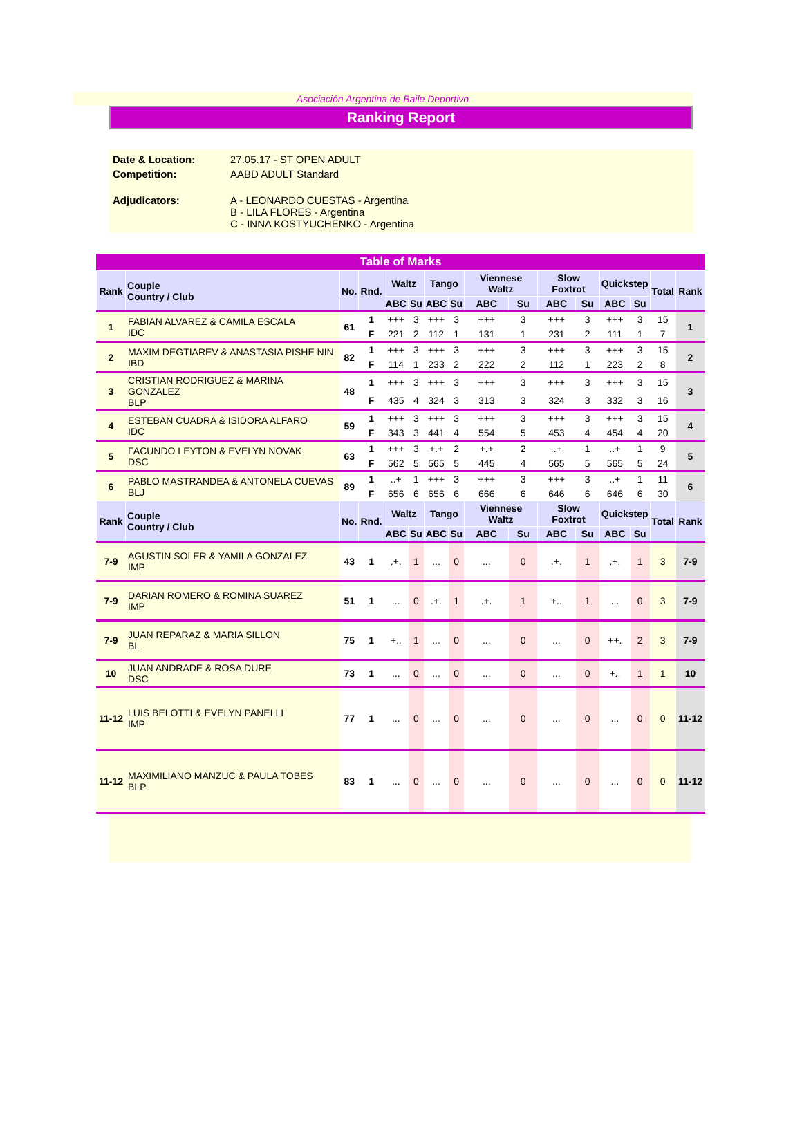Asociación Argentina de Baile Deportivo
Ranking Report
| Date & Location: | 27.05.17 - ST OPEN ADULT |
| Competition: | AABD ADULT Standard |
| Adjudicators: | A - LEONARDO CUESTAS - Argentina B - LILA FLORES - Argentina C - INNA KOSTYUCHENKO - Argentina |
Table of Marks
| Rank | Couple Country / Club | No. | Rnd. | Waltz | | Tango | | Viennese Waltz | | Slow Foxtrot | | Quickstep | | Total | Rank |
| --- | --- | --- | --- | --- | --- | --- | --- | --- | --- | --- | --- | --- | --- | --- | --- |
| | | | | ABC | Su | ABC | Su | ABC | Su | ABC | Su | ABC | Su | | |
| 1 | FABIAN ALVAREZ & CAMILA ESCALA IDC | 61 | 1 | +++ | 3 | +++ | 3 | +++ | 3 | +++ | 3 | +++ | 3 | 15 | 1 |
| | | | F | 221 | 2 | 112 | 1 | 131 | 1 | 231 | 2 | 111 | 1 | 7 | |
| 2 | MAXIM DEGTIAREV & ANASTASIA PISHE NIN IBD | 82 | 1 | +++ | 3 | +++ | 3 | +++ | 3 | +++ | 3 | +++ | 3 | 15 | 2 |
| | | | F | 114 | 1 | 233 | 2 | 222 | 2 | 112 | 1 | 223 | 2 | 8 | |
| 3 | CRISTIAN RODRIGUEZ & MARINA GONZALEZ BLP | 48 | 1 | +++ | 3 | +++ | 3 | +++ | 3 | +++ | 3 | +++ | 3 | 15 | 3 |
| | | | F | 435 | 4 | 324 | 3 | 313 | 3 | 324 | 3 | 332 | 3 | 16 | |
| 4 | ESTEBAN CUADRA & ISIDORA ALFARO IDC | 59 | 1 | +++ | 3 | +++ | 3 | +++ | 3 | +++ | 3 | +++ | 3 | 15 | 4 |
| | | | F | 343 | 3 | 441 | 4 | 554 | 5 | 453 | 4 | 454 | 4 | 20 | |
| 5 | FACUNDO LEYTON & EVELYN NOVAK DSC | 63 | 1 | +++ | 3 | +.+ | 2 | +.+ | 2 | ..+ | 1 | ..+ | 1 | 9 | 5 |
| | | | F | 562 | 5 | 565 | 5 | 445 | 4 | 565 | 5 | 565 | 5 | 24 | |
| 6 | PABLO MASTRANDEA & ANTONELA CUEVAS BLJ | 89 | 1 | ..+ | 1 | +++ | 3 | +++ | 3 | +++ | 3 | ..+ | 1 | 11 | 6 |
| | | | F | 656 | 6 | 656 | 6 | 666 | 6 | 646 | 6 | 646 | 6 | 30 | |
| Rank | Couple Country / Club | No. | Rnd. | Waltz | | Tango | | Viennese Waltz | | Slow Foxtrot | | Quickstep | | Total | Rank |
| | | | | ABC | Su | ABC | Su | ABC | Su | ABC | Su | ABC | Su | | |
| 7-9 | AGUSTIN SOLER & YAMILA GONZALEZ IMP | 43 | 1 | .+. | 1 | ... | 0 | ... | 0 | .+. | 1 | .+. | 1 | 3 | 7-9 |
| 7-9 | DARIAN ROMERO & ROMINA SUAREZ IMP | 51 | 1 | ... | 0 | .+. | 1 | .+. | 1 | +.. | 1 | ... | 0 | 3 | 7-9 |
| 7-9 | JUAN REPARAZ & MARIA SILLON BL | 75 | 1 | +.. | 1 | ... | 0 | ... | 0 | ... | 0 | ++. | 2 | 3 | 7-9 |
| 10 | JUAN ANDRADE & ROSA DURE DSC | 73 | 1 | ... | 0 | ... | 0 | ... | 0 | ... | 0 | +.. | 1 | 1 | 10 |
| 11-12 | LUIS BELOTTI & EVELYN PANELLI IMP | 77 | 1 | ... | 0 | ... | 0 | ... | 0 | ... | 0 | ... | 0 | 0 | 11-12 |
| 11-12 | MAXIMILIANO MANZUC & PAULA TOBES BLP | 83 | 1 | ... | 0 | ... | 0 | ... | 0 | ... | 0 | ... | 0 | 0 | 11-12 |